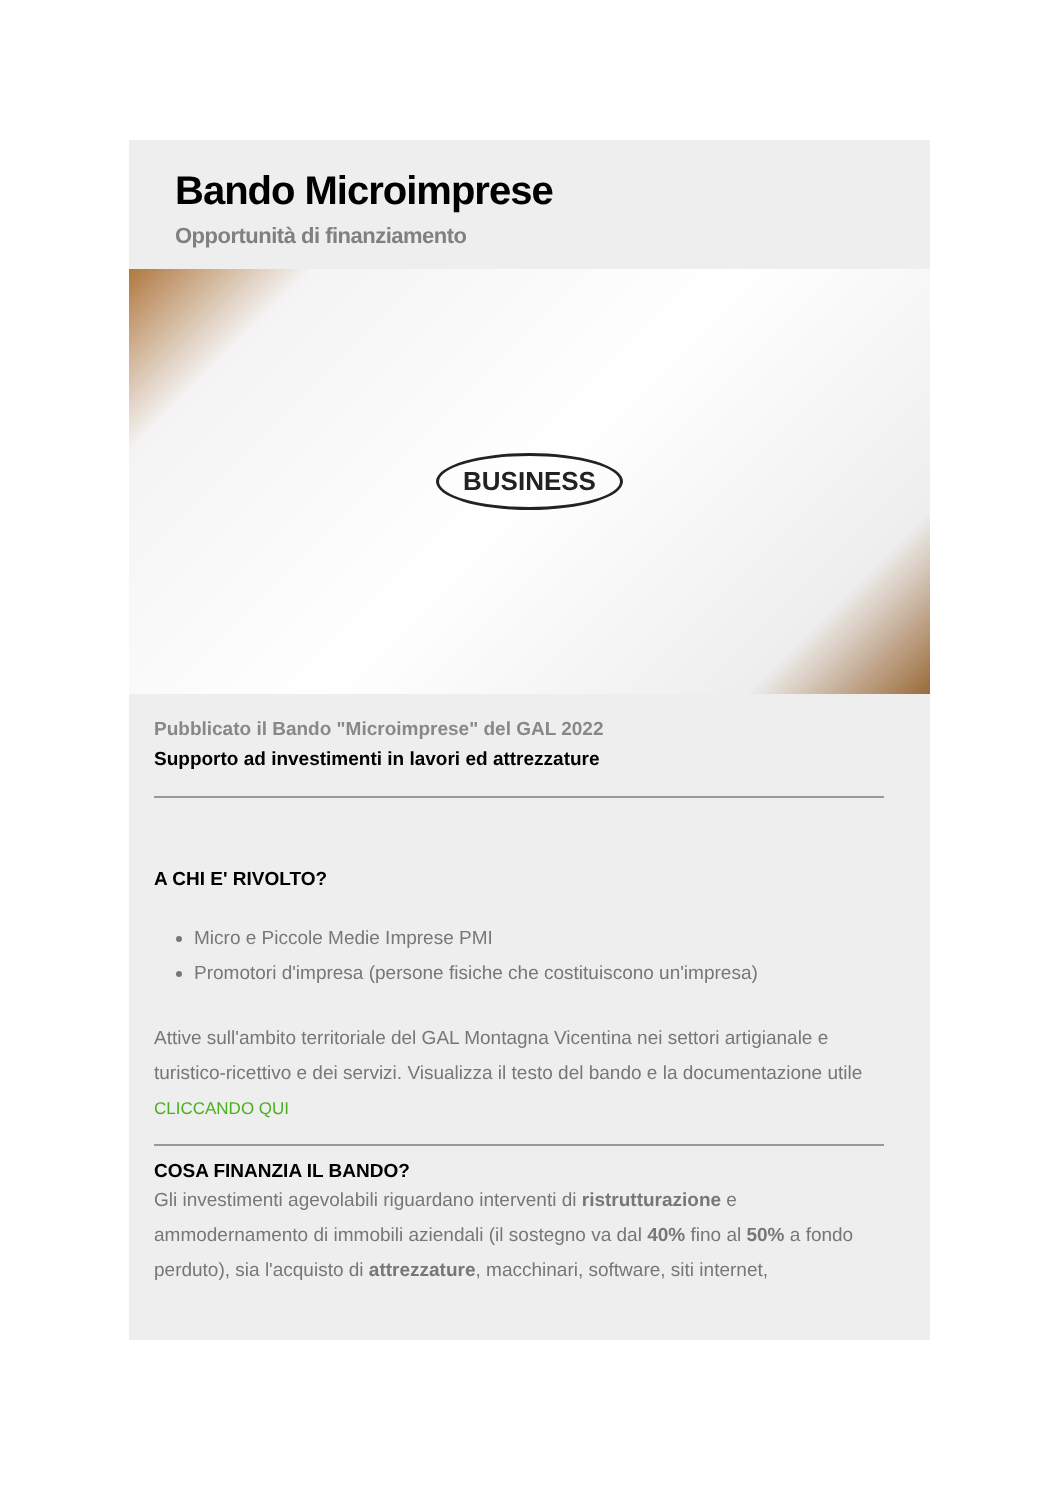Bando Microimprese
Opportunità di finanziamento
BUSINESS
Pubblicato il Bando "Microimprese" del GAL 2022
Supporto ad investimenti in lavori ed attrezzature
A CHI E' RIVOLTO?
Micro e Piccole Medie Imprese PMI
Promotori d'impresa (persone fisiche che costituiscono un'impresa)
Attive sull'ambito territoriale del GAL Montagna Vicentina nei settori artigianale e turistico-ricettivo e dei servizi. Visualizza il testo del bando e la documentazione utile CLICCANDO QUI
COSA FINANZIA IL BANDO?
Gli investimenti agevolabili riguardano interventi di ristrutturazione e ammodernamento di immobili aziendali (il sostegno va dal 40% fino al 50% a fondo perduto), sia l'acquisto di attrezzature, macchinari, software, siti internet,